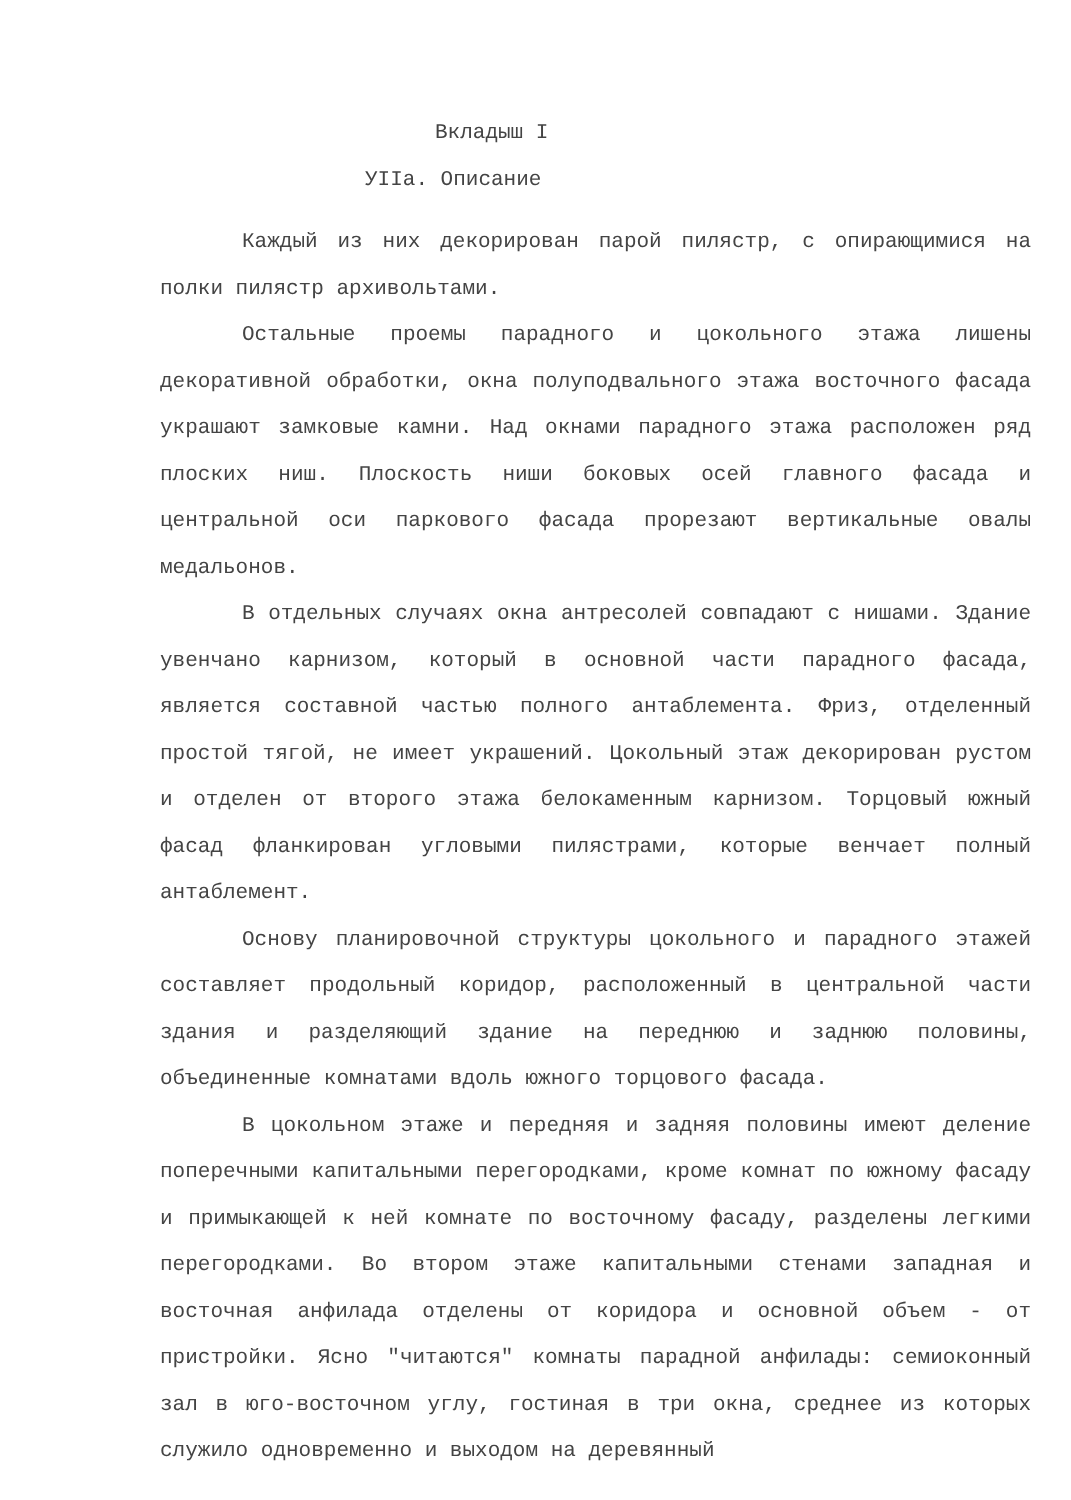Вкладыш I
УIIа. Описание
Каждый из них декорирован парой пилястр, с опирающимися на полки пилястр архивольтами.
Остальные проемы парадного и цокольного этажа лишены декоративной обработки, окна полуподвального этажа восточного фасада украшают замковые камни. Над окнами парадного этажа расположен ряд плоских ниш. Плоскость ниши боковых осей главного фасада и центральной оси паркового фасада прорезают вертикальные овалы медальонов.
В отдельных случаях окна антресолей совпадают с нишами. Здание увенчано карнизом, который в основной части парадного фасада, является составной частью полного антаблемента. Фриз, отделенный простой тягой, не имеет украшений. Цокольный этаж декорирован рустом и отделен от второго этажа белокаменным карнизом. Торцовый южный фасад фланкирован угловыми пилястрами, которые венчает полный антаблемент.
Основу планировочной структуры цокольного и парадного этажей составляет продольный коридор, расположенный в центральной части здания и разделяющий здание на переднюю и заднюю половины, объединенные комнатами вдоль южного торцового фасада.
В цокольном этаже и передняя и задняя половины имеют деление поперечными капитальными перегородками, кроме комнат по южному фасаду и примыкающей к ней комнате по восточному фасаду, разделены легкими перегородками. Во втором этаже капитальными стенами западная и восточная анфилада отделены от коридора и основной объем - от пристройки. Ясно "читаются" комнаты парадной анфилады: семиоконный зал в юго-восточном углу, гостиная в три окна, среднее из которых служило одновременно и выходом на деревянный